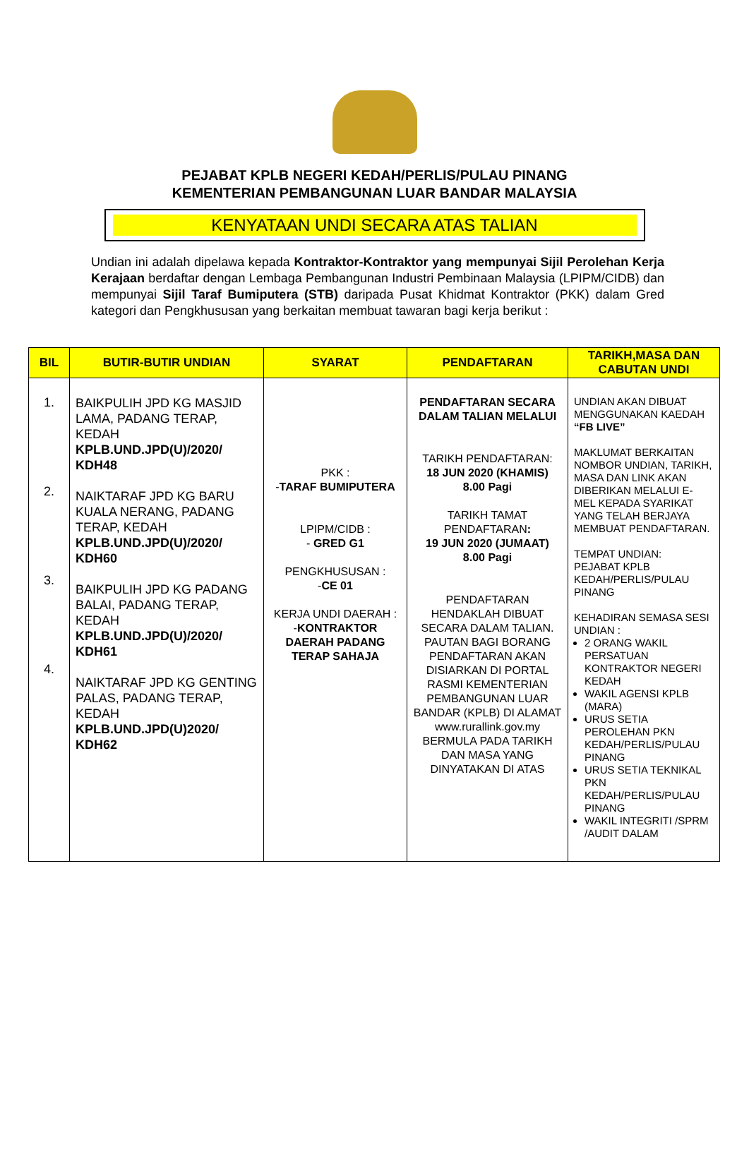PEJABAT KPLB NEGERI KEDAH/PERLIS/PULAU PINANG
KEMENTERIAN PEMBANGUNAN LUAR BANDAR MALAYSIA
KENYATAAN UNDI SECARA ATAS TALIAN
Undian ini adalah dipelawa kepada Kontraktor-Kontraktor yang mempunyai Sijil Perolehan Kerja Kerajaan berdaftar dengan Lembaga Pembangunan Industri Pembinaan Malaysia (LPIPM/CIDB) dan mempunyai Sijil Taraf Bumiputera (STB) daripada Pusat Khidmat Kontraktor (PKK) dalam Gred kategori dan Pengkhususan yang berkaitan membuat tawaran bagi kerja berikut :
| BIL | BUTIR-BUTIR UNDIAN | SYARAT | PENDAFTARAN | TARIKH,MASA DAN CABUTAN UNDI |
| --- | --- | --- | --- | --- |
| 1. 2. 3. 4. | BAIKPULIH JPD KG MASJID LAMA, PADANG TERAP, KEDAH KPLB.UND.JPD(U)/2020/ KDH48 NAIKTARAF JPD KG BARU KUALA NERANG, PADANG TERAP, KEDAH KPLB.UND.JPD(U)/2020/ KDH60 BAIKPULIH JPD KG PADANG BALAI, PADANG TERAP, KEDAH KPLB.UND.JPD(U)/2020/ KDH61 NAIKTARAF JPD KG GENTING PALAS, PADANG TERAP, KEDAH KPLB.UND.JPD(U)2020/ KDH62 | PKK : - TARAF BUMIPUTERA LPIPM/CIDB : - GRED G1 PENGKHUSUSAN : - CE 01 KERJA UNDI DAERAH : - KONTRAKTOR DAERAH PADANG TERAP SAHAJA | PENDAFTARAN SECARA DALAM TALIAN MELALUI TARIKH PENDAFTARAN: 18 JUN 2020 (KHAMIS) 8.00 Pagi TARIKH TAMAT PENDAFTARAN : 19 JUN 2020 (JUMAAT) 8.00 Pagi PENDAFTARAN HENDAKLAH DIBUAT SECARA DALAM TALIAN. PAUTAN BAGI BORANG PENDAFTARAN AKAN DISIARKAN DI PORTAL RASMI KEMENTERIAN PEMBANGUNAN LUAR BANDAR (KPLB) DI ALAMAT www.rurallink.gov.my BERMULA PADA TARIKH DAN MASA YANG DINYATAKAN DI ATAS | UNDIAN AKAN DIBUAT MENGGUNAKAN KAEDAH “FB LIVE” MAKLUMAT BERKAITAN NOMBOR UNDIAN, TARIKH, MASA DAN LINK AKAN DIBERIKAN MELALUI E-MEL KEPADA SYARIKAT YANG TELAH BERJAYA MEMBUAT PENDAFTARAN. TEMPAT UNDIAN: PEJABAT KPLB KEDAH/PERLIS/PULAU PINANG KEHADIRAN SEMASA SESI UNDIAN : 2 ORANG WAKIL PERSATUAN KONTRAKTOR NEGERI KEDAH WAKIL AGENSI KPLB (MARA) URUS SETIA PEROLEHAN PKN KEDAH/PERLIS/PULAU PINANG URUS SETIA TEKNIKAL PKN KEDAH/PERLIS/PULAU PINANG WAKIL INTEGRITI /SPRM /AUDIT DALAM |